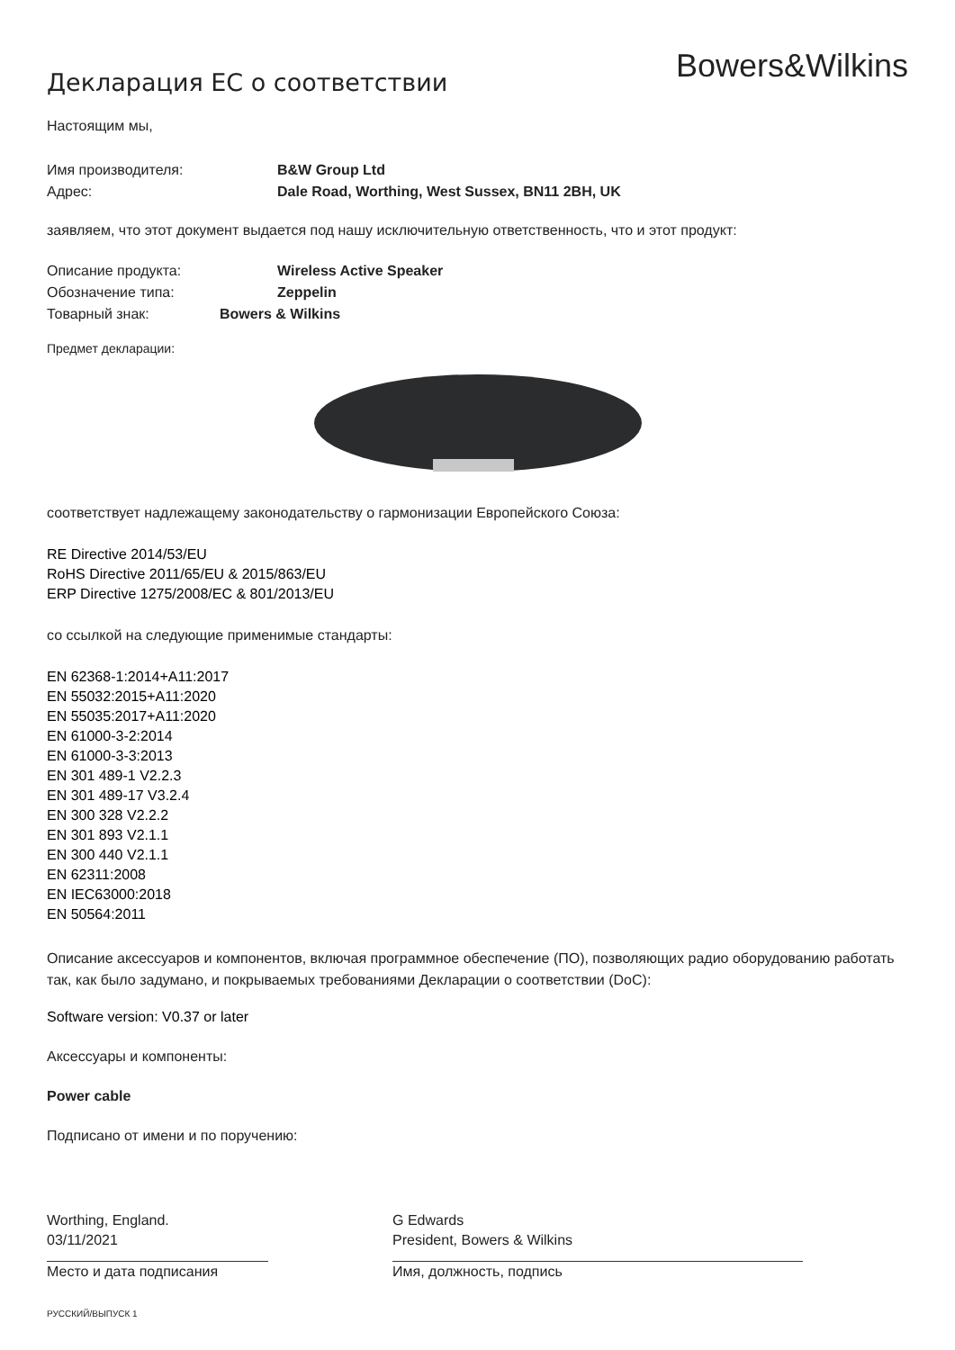Декларация ЕС о соответствии
Bowers&Wilkins
Настоящим мы,
Имя производителя: B&W Group Ltd
Адрес: Dale Road, Worthing, West Sussex, BN11 2BH, UK
заявляем, что этот документ выдается под нашу исключительную ответственность, что и этот продукт:
Описание продукта: Wireless Active Speaker
Обозначение типа: Zeppelin
Товарный знак: Bowers & Wilkins
Предмет декларации:
соответствует надлежащему законодательству о гармонизации Европейского Союза:
RE Directive 2014/53/EU
RoHS Directive 2011/65/EU & 2015/863/EU
ERP Directive 1275/2008/EC & 801/2013/EU
со ссылкой на следующие применимые стандарты:
EN 62368-1:2014+A11:2017
EN 55032:2015+A11:2020
EN 55035:2017+A11:2020
EN 61000-3-2:2014
EN 61000-3-3:2013
EN 301 489-1 V2.2.3
EN 301 489-17 V3.2.4
EN 300 328 V2.2.2
EN 301 893 V2.1.1
EN 300 440 V2.1.1
EN 62311:2008
EN IEC63000:2018
EN 50564:2011
Описание аксессуаров и компонентов, включая программное обеспечение (ПО), позволяющих радио оборудованию работать так, как было задумано, и покрываемых требованиями Декларации о соответствии (DoC):
Software version: V0.37 or later
Аксессуары и компоненты:
Power cable
Подписано от имени и по поручению:
Worthing, England.
03/11/2021
Место и дата подписания
G Edwards
President, Bowers & Wilkins
Имя, должность, подпись
РУССКИЙ/ВЫПУСК 1